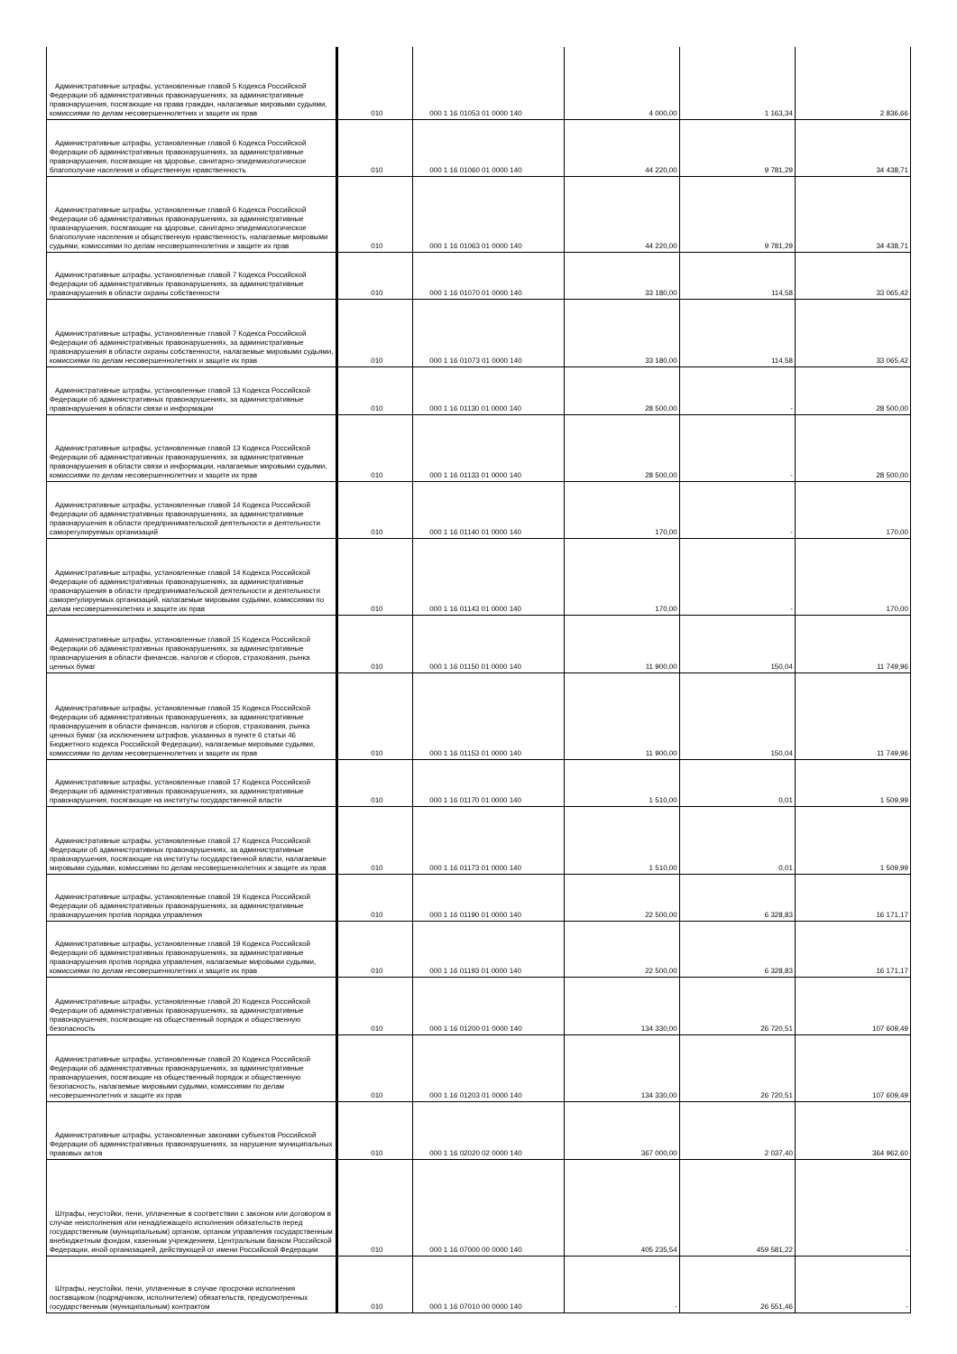| Административные штрафы, установленные главой 5 Кодекса Российской Федерации об административных правонарушениях, за административные правонарушения, посягающие на права граждан, налагаемые мировыми судьями, комиссиями по делам несовершеннолетних и защите их прав | 010 | 000 1 16 01053 01 0000 140 | 4 000,00 | 1 163,34 | 2 836,66 |
| Административные штрафы, установленные главой 6 Кодекса Российской Федерации об административных правонарушениях, за административные правонарушения, посягающие на здоровье, санитарно-эпидемиологическое благополучие населения и общественную нравственность | 010 | 000 1 16 01060 01 0000 140 | 44 220,00 | 9 781,29 | 34 438,71 |
| Административные штрафы, установленные главой 6 Кодекса Российской Федерации об административных правонарушениях, за административные правонарушения, посягающие на здоровье, санитарно-эпидемиологическое благополучие населения и общественную нравственность, налагаемые мировыми судьями, комиссиями по делам несовершеннолетних и защите их прав | 010 | 000 1 16 01063 01 0000 140 | 44 220,00 | 9 781,29 | 34 438,71 |
| Административные штрафы, установленные главой 7 Кодекса Российской Федерации об административных правонарушениях, за административные правонарушения в области охраны собственности | 010 | 000 1 16 01070 01 0000 140 | 33 180,00 | 114,58 | 33 065,42 |
| Административные штрафы, установленные главой 7 Кодекса Российской Федерации об административных правонарушениях, за административные правонарушения в области охраны собственности, налагаемые мировыми судьями, комиссиями по делам несовершеннолетних и защите их прав | 010 | 000 1 16 01073 01 0000 140 | 33 180,00 | 114,58 | 33 065,42 |
| Административные штрафы, установленные главой 13 Кодекса Российской Федерации об административных правонарушениях, за административные правонарушения в области связи и информации | 010 | 000 1 16 01130 01 0000 140 | 28 500,00 | - | 28 500,00 |
| Административные штрафы, установленные главой 13 Кодекса Российской Федерации об административных правонарушениях, за административные правонарушения в области связи и информации, налагаемые мировыми судьями, комиссиями по делам несовершеннолетних и защите их прав | 010 | 000 1 16 01133 01 0000 140 | 28 500,00 | - | 28 500,00 |
| Административные штрафы, установленные главой 14 Кодекса Российской Федерации об административных правонарушениях, за административные правонарушения в области предпринимательской деятельности и деятельности саморегулируемых организаций | 010 | 000 1 16 01140 01 0000 140 | 170,00 | - | 170,00 |
| Административные штрафы, установленные главой 14 Кодекса Российской Федерации об административных правонарушениях, за административные правонарушения в области предпринимательской деятельности и деятельности саморегулируемых организаций, налагаемые мировыми судьями, комиссиями по делам несовершеннолетних и защите их прав | 010 | 000 1 16 01143 01 0000 140 | 170,00 | - | 170,00 |
| Административные штрафы, установленные главой 15 Кодекса Российской Федерации об административных правонарушениях, за административные правонарушения в области финансов, налогов и сборов, страхования, рынка ценных бумаг | 010 | 000 1 16 01150 01 0000 140 | 11 900,00 | 150,04 | 11 749,96 |
| Административные штрафы, установленные главой 15 Кодекса Российской Федерации об административных правонарушениях, за административные правонарушения в области финансов, налогов и сборов, страхования, рынка ценных бумаг (за исключением штрафов, указанных в пункте 6 статьи 46 Бюджетного кодекса Российской Федерации), налагаемые мировыми судьями, комиссиями по делам несовершеннолетних и защите их прав | 010 | 000 1 16 01153 01 0000 140 | 11 900,00 | 150,04 | 11 749,96 |
| Административные штрафы, установленные главой 17 Кодекса Российской Федерации об административных правонарушениях, за административные правонарушения, посягающие на институты государственной власти | 010 | 000 1 16 01170 01 0000 140 | 1 510,00 | 0,01 | 1 509,99 |
| Административные штрафы, установленные главой 17 Кодекса Российской Федерации об административных правонарушениях, за административные правонарушения, посягающие на институты государственной власти, налагаемые мировыми судьями, комиссиями по делам несовершеннолетних и защите их прав | 010 | 000 1 16 01173 01 0000 140 | 1 510,00 | 0,01 | 1 509,99 |
| Административные штрафы, установленные главой 19 Кодекса Российской Федерации об административных правонарушениях, за административные правонарушения против порядка управления | 010 | 000 1 16 01190 01 0000 140 | 22 500,00 | 6 328,83 | 16 171,17 |
| Административные штрафы, установленные главой 19 Кодекса Российской Федерации об административных правонарушениях, за административные правонарушения против порядка управления, налагаемые мировыми судьями, комиссиями по делам несовершеннолетних и защите их прав | 010 | 000 1 16 01193 01 0000 140 | 22 500,00 | 6 328,83 | 16 171,17 |
| Административные штрафы, установленные главой 20 Кодекса Российской Федерации об административных правонарушениях, за административные правонарушения, посягающие на общественный порядок и общественную безопасность | 010 | 000 1 16 01200 01 0000 140 | 134 330,00 | 26 720,51 | 107 609,49 |
| Административные штрафы, установленные главой 20 Кодекса Российской Федерации об административных правонарушениях, за административные правонарушения, посягающие на общественный порядок и общественную безопасность, налагаемые мировыми судьями, комиссиями по делам несовершеннолетних и защите их прав | 010 | 000 1 16 01203 01 0000 140 | 134 330,00 | 26 720,51 | 107 609,49 |
| Административные штрафы, установленные законами субъектов Российской Федерации об административных правонарушениях, за нарушение муниципальных правовых актов | 010 | 000 1 16 02020 02 0000 140 | 367 000,00 | 2 037,40 | 364 962,60 |
| Штрафы, неустойки, пени, уплаченные в соответствии с законом или договором в случае неисполнения или ненадлежащего исполнения обязательств перед государственным (муниципальным) органом, органом управления государственным внебюджетным фондом, казенным учреждением, Центральным банком Российской Федерации, иной организацией, действующей от имени Российской Федерации | 010 | 000 1 16 07000 00 0000 140 | 405 235,54 | 459 581,22 | - |
| Штрафы, неустойки, пени, уплаченные в случае просрочки исполнения поставщиком (подрядчиком, исполнителем) обязательств, предусмотренных государственным (муниципальным) контрактом | 010 | 000 1 16 07010 00 0000 140 | - | 26 551,46 | - |